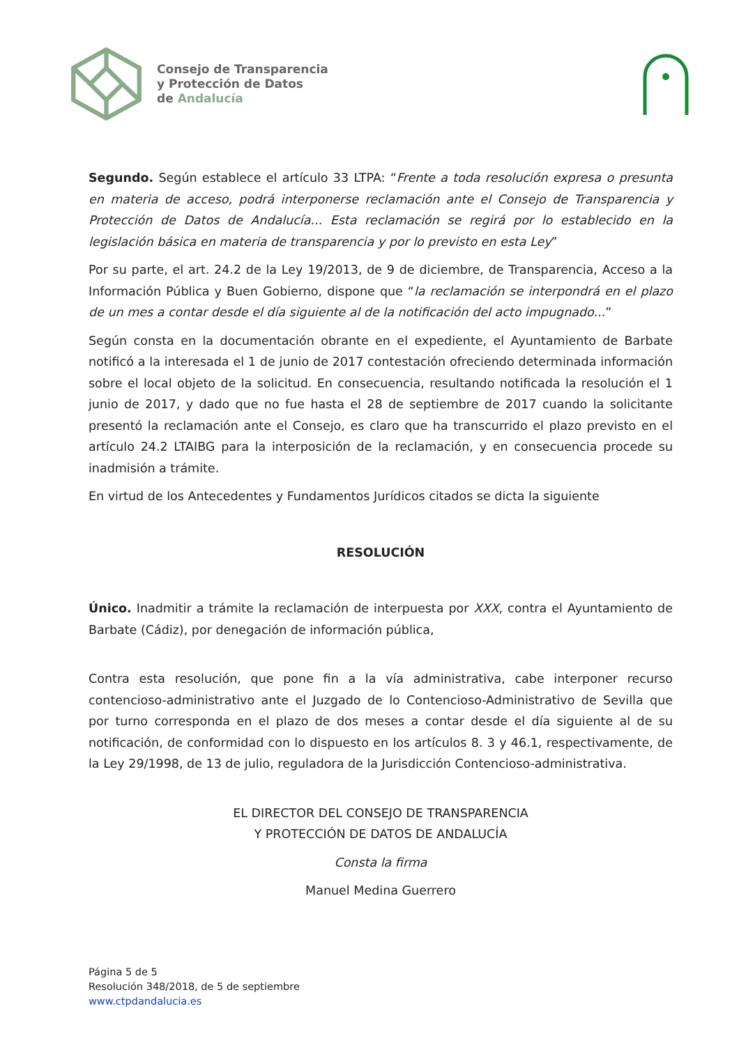Consejo de Transparencia
y Protección de Datos
de Andalucía
Segundo. Según establece el artículo 33 LTPA: “Frente a toda resolución expresa o presunta en materia de acceso, podrá interponerse reclamación ante el Consejo de Transparencia y Protección de Datos de Andalucía... Esta reclamación se regirá por lo establecido en la legislación básica en materia de transparencia y por lo previsto en esta Ley”
Por su parte, el art. 24.2 de la Ley 19/2013, de 9 de diciembre, de Transparencia, Acceso a la Información Pública y Buen Gobierno, dispone que “la reclamación se interpondrá en el plazo de un mes a contar desde el día siguiente al de la notificación del acto impugnado...”
Según consta en la documentación obrante en el expediente, el Ayuntamiento de Barbate notificó a la interesada el 1 de junio de 2017 contestación ofreciendo determinada información sobre el local objeto de la solicitud. En consecuencia, resultando notificada la resolución el 1 junio de 2017, y dado que no fue hasta el 28 de septiembre de 2017 cuando la solicitante presentó la reclamación ante el Consejo, es claro que ha transcurrido el plazo previsto en el artículo 24.2 LTAIBG para la interposición de la reclamación, y en consecuencia procede su inadmisión a trámite.
En virtud de los Antecedentes y Fundamentos Jurídicos citados se dicta la siguiente
RESOLUCIÓN
Único. Inadmitir a trámite la reclamación de interpuesta por XXX, contra el Ayuntamiento de Barbate (Cádiz), por denegación de información pública,
Contra esta resolución, que pone fin a la vía administrativa, cabe interponer recurso contencioso-administrativo ante el Juzgado de lo Contencioso-Administrativo de Sevilla que por turno corresponda en el plazo de dos meses a contar desde el día siguiente al de su notificación, de conformidad con lo dispuesto en los artículos 8. 3 y 46.1, respectivamente, de la Ley 29/1998, de 13 de julio, reguladora de la Jurisdicción Contencioso-administrativa.
EL DIRECTOR DEL CONSEJO DE TRANSPARENCIA
Y PROTECCIÓN DE DATOS DE ANDALUCÍA
Consta la firma
Manuel Medina Guerrero
Página 5 de 5
Resolución 348/2018, de 5 de septiembre
www.ctpdandalucia.es